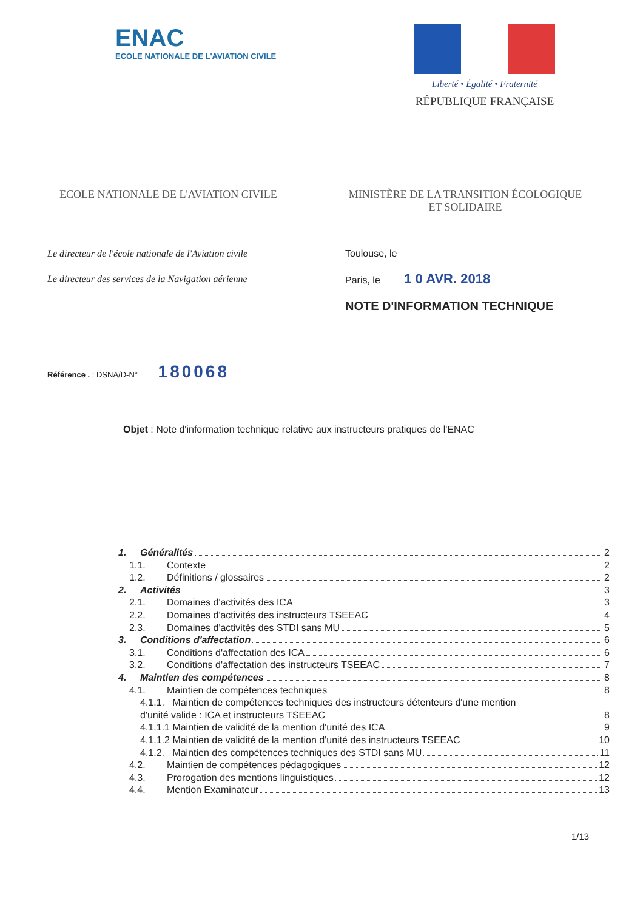ENAC
ECOLE NATIONALE DE L'AVIATION CIVILE
Liberté • Égalité • Fraternité
RÉPUBLIQUE FRANÇAISE
ECOLE NATIONALE DE L'AVIATION CIVILE
MINISTÈRE DE LA TRANSITION ÉCOLOGIQUE
ET SOLIDAIRE
Le directeur de l'école nationale de l'Aviation civile
Le directeur des services de la Navigation aérienne
Toulouse, le
Paris, le 1 0 AVR. 2018
NOTE D'INFORMATION TECHNIQUE
Référence . : DSNA/D-N° 180068
Objet : Note d'information technique relative aux instructeurs pratiques de l'ENAC
1. Généralités 2
1.1. Contexte 2
1.2. Définitions / glossaires 2
2. Activités 3
2.1. Domaines d'activités des ICA 3
2.2. Domaines d'activités des instructeurs TSEEAC 4
2.3. Domaines d'activités des STDI sans MU 5
3. Conditions d'affectation 6
3.1. Conditions d'affectation des ICA 6
3.2. Conditions d'affectation des instructeurs TSEEAC 7
4. Maintien des compétences 8
4.1. Maintien de compétences techniques 8
4.1.1. Maintien de compétences techniques des instructeurs détenteurs d'une mention
d'unité valide : ICA et instructeurs TSEEAC 8
4.1.1.1 Maintien de validité de la mention d'unité des ICA 9
4.1.1.2 Maintien de validité de la mention d'unité des instructeurs TSEEAC 10
4.1.2. Maintien des compétences techniques des STDI sans MU 11
4.2. Maintien de compétences pédagogiques 12
4.3. Prorogation des mentions linguistiques 12
4.4. Mention Examinateur 13
1/13